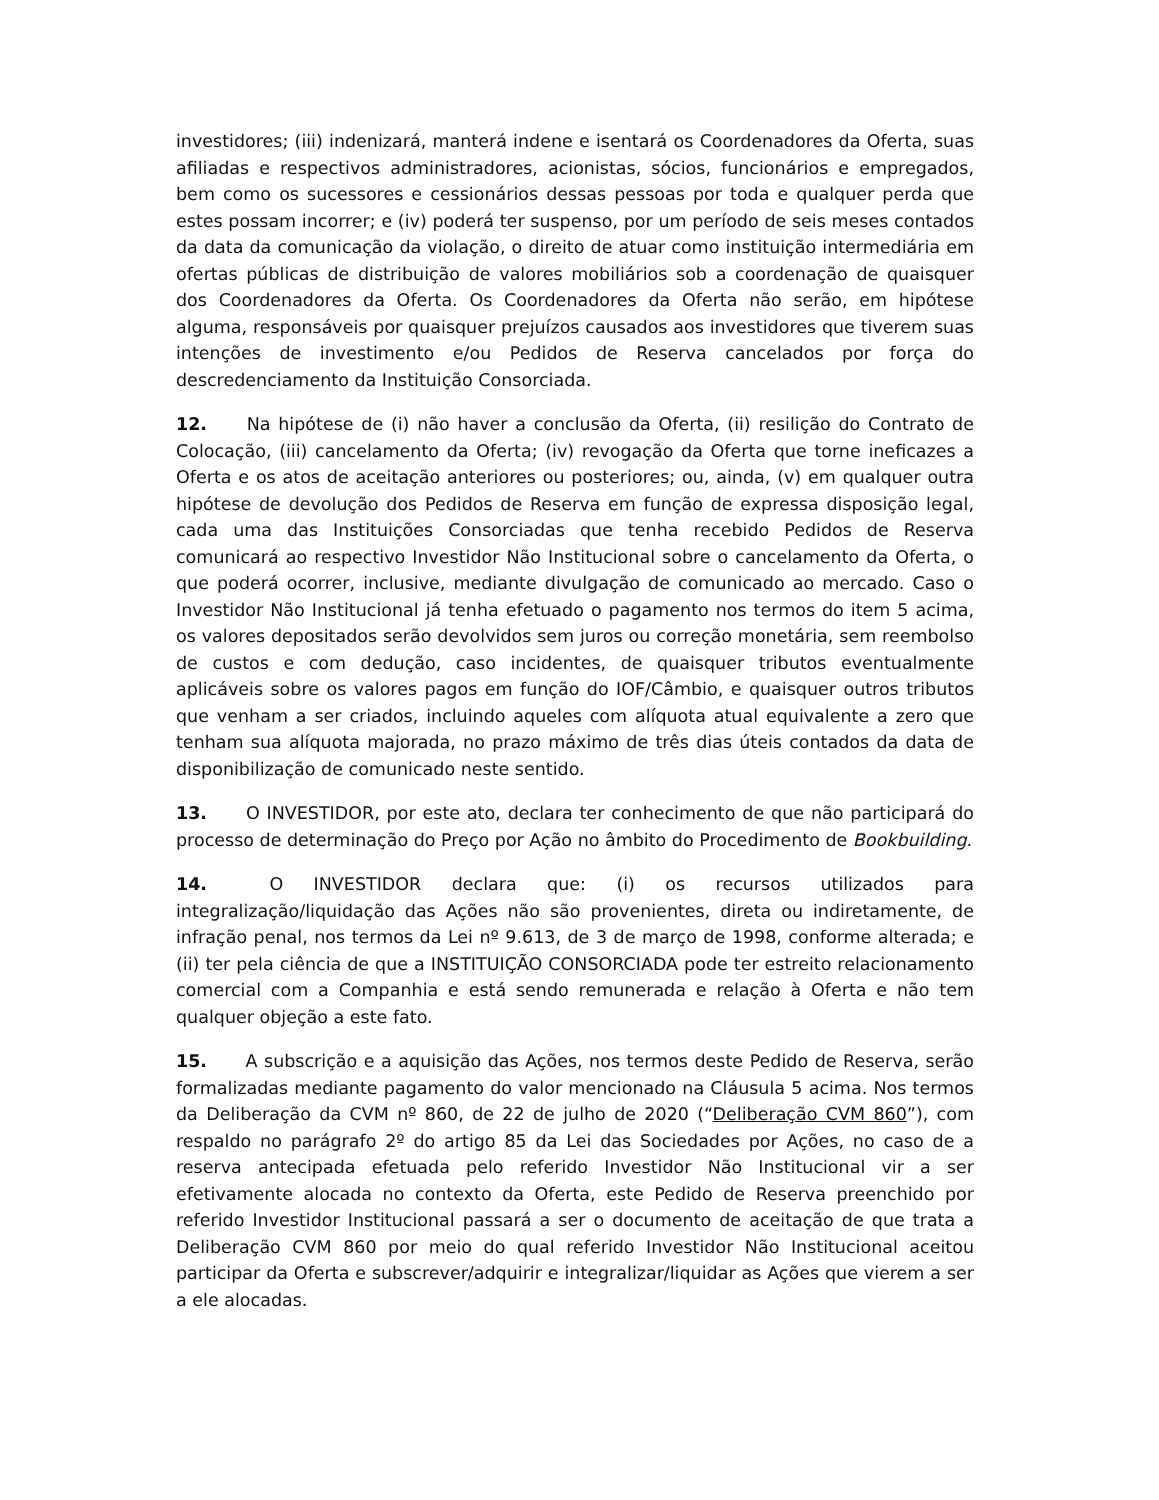investidores; (iii) indenizará, manterá indene e isentará os Coordenadores da Oferta, suas afiliadas e respectivos administradores, acionistas, sócios, funcionários e empregados, bem como os sucessores e cessionários dessas pessoas por toda e qualquer perda que estes possam incorrer; e (iv) poderá ter suspenso, por um período de seis meses contados da data da comunicação da violação, o direito de atuar como instituição intermediária em ofertas públicas de distribuição de valores mobiliários sob a coordenação de quaisquer dos Coordenadores da Oferta. Os Coordenadores da Oferta não serão, em hipótese alguma, responsáveis por quaisquer prejuízos causados aos investidores que tiverem suas intenções de investimento e/ou Pedidos de Reserva cancelados por força do descredenciamento da Instituição Consorciada.
12. Na hipótese de (i) não haver a conclusão da Oferta, (ii) resilição do Contrato de Colocação, (iii) cancelamento da Oferta; (iv) revogação da Oferta que torne ineficazes a Oferta e os atos de aceitação anteriores ou posteriores; ou, ainda, (v) em qualquer outra hipótese de devolução dos Pedidos de Reserva em função de expressa disposição legal, cada uma das Instituições Consorciadas que tenha recebido Pedidos de Reserva comunicará ao respectivo Investidor Não Institucional sobre o cancelamento da Oferta, o que poderá ocorrer, inclusive, mediante divulgação de comunicado ao mercado. Caso o Investidor Não Institucional já tenha efetuado o pagamento nos termos do item 5 acima, os valores depositados serão devolvidos sem juros ou correção monetária, sem reembolso de custos e com dedução, caso incidentes, de quaisquer tributos eventualmente aplicáveis sobre os valores pagos em função do IOF/Câmbio, e quaisquer outros tributos que venham a ser criados, incluindo aqueles com alíquota atual equivalente a zero que tenham sua alíquota majorada, no prazo máximo de três dias úteis contados da data de disponibilização de comunicado neste sentido.
13. O INVESTIDOR, por este ato, declara ter conhecimento de que não participará do processo de determinação do Preço por Ação no âmbito do Procedimento de Bookbuilding.
14. O INVESTIDOR declara que: (i) os recursos utilizados para integralização/liquidação das Ações não são provenientes, direta ou indiretamente, de infração penal, nos termos da Lei nº 9.613, de 3 de março de 1998, conforme alterada; e (ii) ter pela ciência de que a INSTITUIÇÃO CONSORCIADA pode ter estreito relacionamento comercial com a Companhia e está sendo remunerada e relação à Oferta e não tem qualquer objeção a este fato.
15. A subscrição e a aquisição das Ações, nos termos deste Pedido de Reserva, serão formalizadas mediante pagamento do valor mencionado na Cláusula 5 acima. Nos termos da Deliberação da CVM nº 860, de 22 de julho de 2020 (“Deliberação CVM 860”), com respaldo no parágrafo 2º do artigo 85 da Lei das Sociedades por Ações, no caso de a reserva antecipada efetuada pelo referido Investidor Não Institucional vir a ser efetivamente alocada no contexto da Oferta, este Pedido de Reserva preenchido por referido Investidor Institucional passará a ser o documento de aceitação de que trata a Deliberação CVM 860 por meio do qual referido Investidor Não Institucional aceitou participar da Oferta e subscrever/adquirir e integralizar/liquidar as Ações que vierem a ser a ele alocadas.